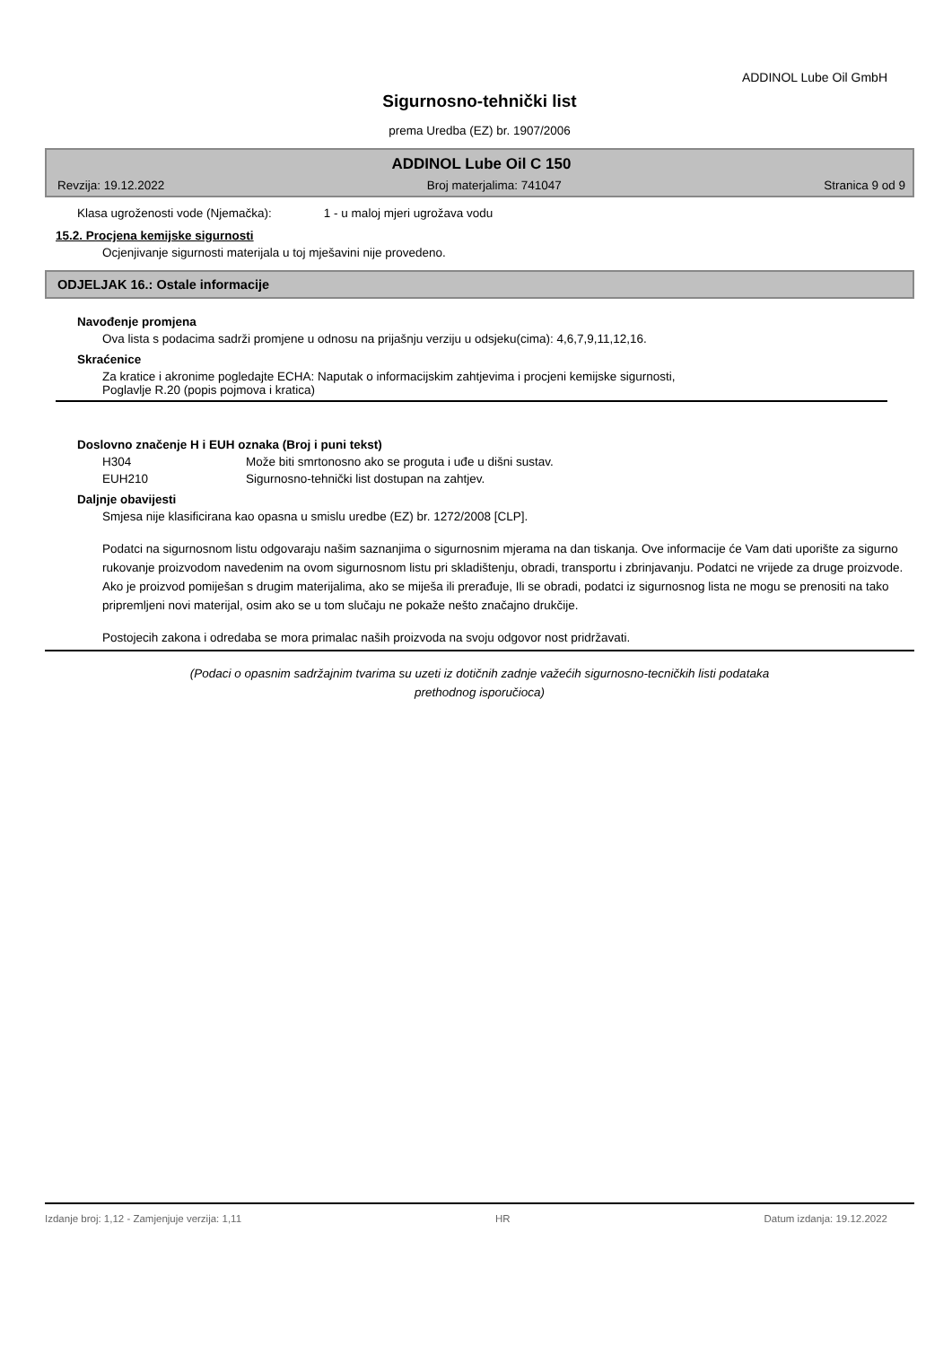ADDINOL Lube Oil GmbH
Sigurnosno-tehnički list
prema Uredba (EZ) br. 1907/2006
ADDINOL Lube Oil C 150
Revzija: 19.12.2022 Broj materjalima: 741047 Stranica 9 od 9
Klasa ugroženosti vode (Njemačka): 1 - u maloj mjeri ugrožava vodu
15.2. Procjena kemijske sigurnosti
Ocjenjivanje sigurnosti materijala u toj mješavini nije provedeno.
ODJELJAK 16.: Ostale informacije
Navođenje promjena
Ova lista s podacima sadrži promjene u odnosu na prijašnju verziju u odsjeku(cima): 4,6,7,9,11,12,16.
Skraćenice
Za kratice i akronime pogledajte ECHA: Naputak o informacijskim zahtjevima i procjeni kemijske sigurnosti,
Poglavlje R.20 (popis pojmova i kratica)
Doslovno značenje H i EUH oznaka (Broj i puni tekst)
H304 Može biti smrtonosno ako se proguta i uđe u dišni sustav.
EUH210 Sigurnosno-tehnički list dostupan na zahtjev.
Daljnje obavijesti
Smjesa nije klasificirana kao opasna u smislu uredbe (EZ) br. 1272/2008 [CLP].
Podatci na sigurnosnom listu odgovaraju našim saznanjima o sigurnosnim mjerama na dan tiskanja. Ove informacije će Vam dati uporište za sigurno rukovanje proizvodom navedenim na ovom sigurnosnom listu pri skladištenju, obradi, transportu i zbrinjavanju. Podatci ne vrijede za druge proizvode. Ako je proizvod pomiješan s drugim materijalima, ako se miješa ili prerađuje, Ili se obradi, podatci iz sigurnosnog lista ne mogu se prenositi na tako pripremljeni novi materijal, osim ako se u tom slučaju ne pokaže nešto značajno drukčije.
Postojecih zakona i odredaba se mora primalac naših proizvoda na svoju odgovor nost pridržavati.
(Podaci o opasnim sadržajnim tvarima su uzeti iz dotičnih zadnje važećih sigurnosno-tecničkih listi podataka
prethodnog isporučioca)
Izdanje broj: 1,12 - Zamjenjuje verzija: 1,11 HR Datum izdanja: 19.12.2022